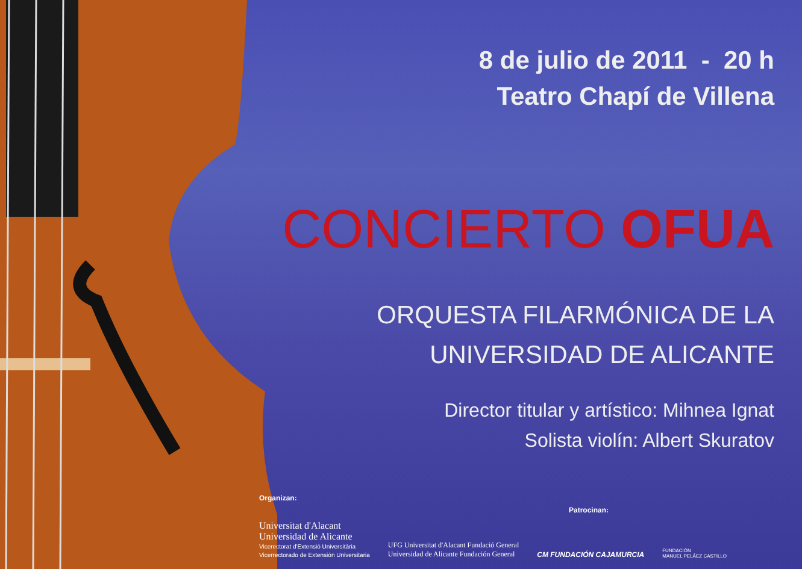8 de julio de 2011 - 20 h
Teatro Chapí de Villena
CONCIERTO OFUA
ORQUESTA FILARMÓNICA DE LA
UNIVERSIDAD DE ALICANTE
Director titular y artístico: Mihnea Ignat
Solista violín: Albert Skuratov
Organizan: Patrocinan:
Universitat d'Alacant
Universidad de Alicante
Vicerectorat d'Extensió Universitària
Vicerrectorado de Extensión Universitaria
UFG Universitat d'Alacant Fundació General
Universidad de Alicante Fundación General
CM FUNDACIÓN CAJAMURCIA
FUNDACIÓN
MANUEL PELÁEZ CASTILLO